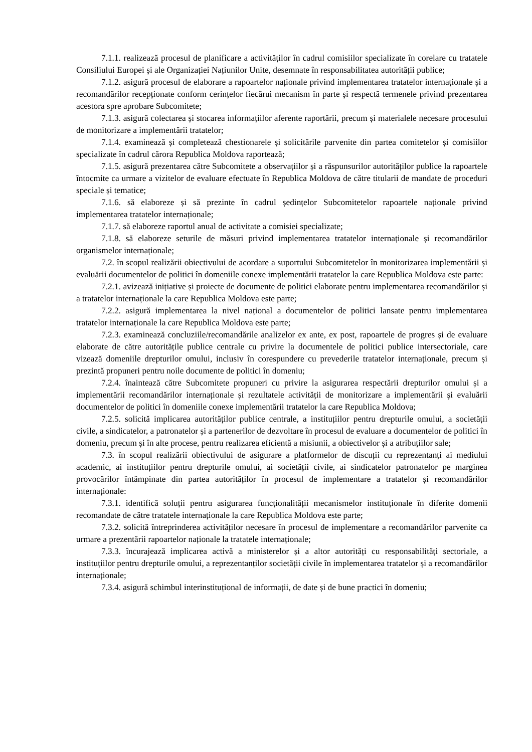7.1.1. realizează procesul de planificare a activităților în cadrul comisiilor specializate în corelare cu tratatele Consiliului Europei și ale Organizației Națiunilor Unite, desemnate în responsabilitatea autorității publice;
7.1.2. asigură procesul de elaborare a rapoartelor naționale privind implementarea tratatelor internaționale și a recomandărilor recepționate conform cerințelor fiecărui mecanism în parte și respectă termenele privind prezentarea acestora spre aprobare Subcomitete;
7.1.3. asigură colectarea și stocarea informațiilor aferente raportării, precum și materialele necesare procesului de monitorizare a implementării tratatelor;
7.1.4. examinează și completează chestionarele și solicitările parvenite din partea comitetelor și comisiilor specializate în cadrul cărora Republica Moldova raportează;
7.1.5. asigură prezentarea către Subcomitete a observațiilor și a răspunsurilor autorităților publice la rapoartele întocmite ca urmare a vizitelor de evaluare efectuate în Republica Moldova de către titularii de mandate de proceduri speciale și tematice;
7.1.6. să elaboreze și să prezinte în cadrul ședințelor Subcomitetelor rapoartele naționale privind implementarea tratatelor internaționale;
7.1.7. să elaboreze raportul anual de activitate a comisiei specializate;
7.1.8. să elaboreze seturile de măsuri privind implementarea tratatelor internaționale și recomandărilor organismelor internaționale;
7.2. în scopul realizării obiectivului de acordare a suportului Subcomitetelor în monitorizarea implementării și evaluării documentelor de politici în domeniile conexe implementării tratatelor la care Republica Moldova este parte:
7.2.1. avizează inițiative și proiecte de documente de politici elaborate pentru implementarea recomandărilor și a tratatelor internaționale la care Republica Moldova este parte;
7.2.2. asigură implementarea la nivel național a documentelor de politici lansate pentru implementarea tratatelor internaționale la care Republica Moldova este parte;
7.2.3. examinează concluziile/recomandările analizelor ex ante, ex post, rapoartele de progres și de evaluare elaborate de către autoritățile publice centrale cu privire la documentele de politici publice intersectoriale, care vizează domeniile drepturilor omului, inclusiv în corespundere cu prevederile tratatelor internaționale, precum și prezintă propuneri pentru noile documente de politici în domeniu;
7.2.4. înaintează către Subcomitete propuneri cu privire la asigurarea respectării drepturilor omului și a implementării recomandărilor internaționale și rezultatele activității de monitorizare a implementării şi evaluării documentelor de politici în domeniile conexe implementării tratatelor la care Republica Moldova;
7.2.5. solicită implicarea autorităților publice centrale, a instituțiilor pentru drepturile omului, a societății civile, a sindicatelor, a patronatelor și a partenerilor de dezvoltare în procesul de evaluare a documentelor de politici în domeniu, precum și în alte procese, pentru realizarea eficientă a misiunii, a obiectivelor și a atribuțiilor sale;
7.3. în scopul realizării obiectivului de asigurare a platformelor de discuții cu reprezentanți ai mediului academic, ai instituțiilor pentru drepturile omului, ai societății civile, ai sindicatelor patronatelor pe marginea provocărilor întâmpinate din partea autorităților în procesul de implementare a tratatelor și recomandărilor internaționale:
7.3.1. identifică soluții pentru asigurarea funcționalității mecanismelor instituționale în diferite domenii recomandate de către tratatele internaționale la care Republica Moldova este parte;
7.3.2. solicită întreprinderea activităților necesare în procesul de implementare a recomandărilor parvenite ca urmare a prezentării rapoartelor naționale la tratatele internaționale;
7.3.3. încurajează implicarea activă a ministerelor și a altor autorități cu responsabilități sectoriale, a instituțiilor pentru drepturile omului, a reprezentanților societății civile în implementarea tratatelor și a recomandărilor internaționale;
7.3.4. asigură schimbul interinstituțional de informații, de date și de bune practici în domeniu;